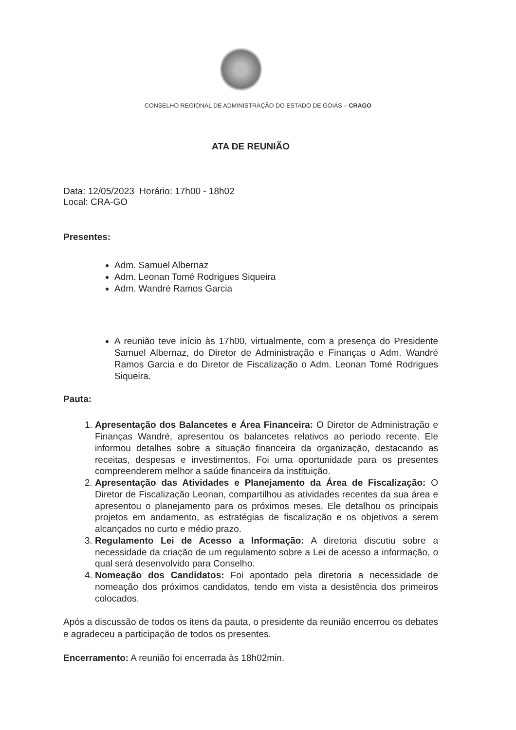CONSELHO REGIONAL DE ADMINISTRAÇÃO DO ESTADO DE GOIÁS – CRAGO
ATA DE REUNIÃO
Data: 12/05/2023 Horário: 17h00 - 18h02
Local: CRA-GO
Presentes:
Adm. Samuel Albernaz
Adm. Leonan Tomé Rodrigues Siqueira
Adm. Wandré Ramos Garcia
A reunião teve início às 17h00, virtualmente, com a presença do Presidente Samuel Albernaz, do Diretor de Administração e Finanças o Adm. Wandré Ramos Garcia e do Diretor de Fiscalização o Adm. Leonan Tomé Rodrigues Siqueira.
Pauta:
1. Apresentação dos Balancetes e Área Financeira: O Diretor de Administração e Finanças Wandré, apresentou os balancetes relativos ao período recente. Ele informou detalhes sobre a situação financeira da organização, destacando as receitas, despesas e investimentos. Foi uma oportunidade para os presentes compreenderem melhor a saúde financeira da instituição.
2. Apresentação das Atividades e Planejamento da Área de Fiscalização: O Diretor de Fiscalização Leonan, compartilhou as atividades recentes da sua área e apresentou o planejamento para os próximos meses. Ele detalhou os principais projetos em andamento, as estratégias de fiscalização e os objetivos a serem alcançados no curto e médio prazo.
3. Regulamento Lei de Acesso a Informação: A diretoria discutiu sobre a necessidade da criação de um regulamento sobre a Lei de acesso a informação, o qual será desenvolvido para Conselho.
4. Nomeação dos Candidatos: Foi apontado pela diretoria a necessidade de nomeação dos próximos candidatos, tendo em vista a desistência dos primeiros colocados.
Após a discussão de todos os itens da pauta, o presidente da reunião encerrou os debates e agradeceu a participação de todos os presentes.
Encerramento: A reunião foi encerrada às 18h02min.